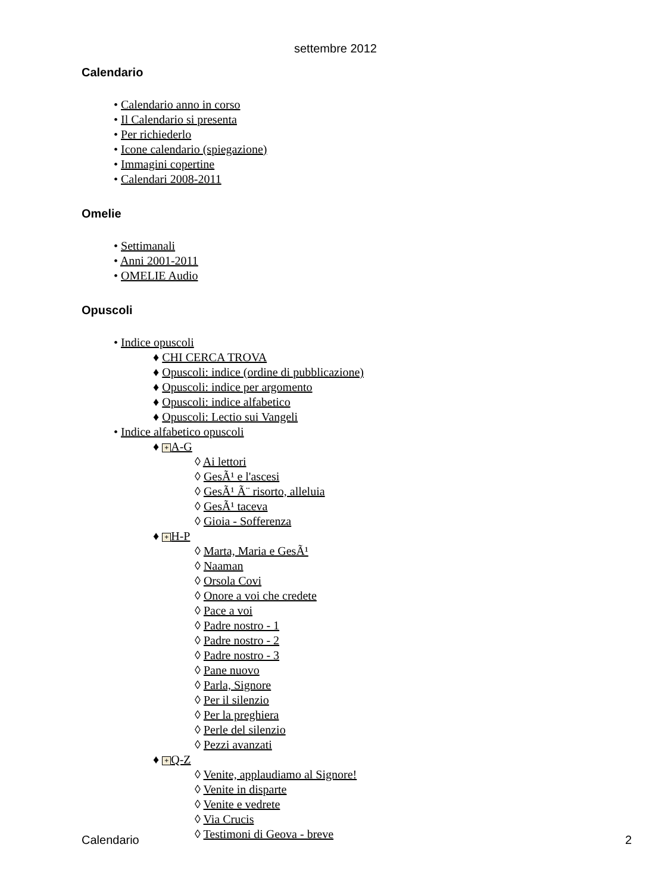settembre 2012
Calendario
• Calendario anno in corso
• Il Calendario si presenta
• Per richiederlo
• Icone calendario (spiegazione)
• Immagini copertine
• Calendari 2008-2011
Omelie
• Settimanali
• Anni 2001-2011
• OMELIE Audio
Opuscoli
• Indice opuscoli
♦ CHI CERCA TROVA
♦ Opuscoli: indice (ordine di pubblicazione)
♦ Opuscoli: indice per argomento
♦ Opuscoli: indice alfabetico
♦ Opuscoli: Lectio sui Vangeli
• Indice alfabetico opuscoli
♦ + A-G
◊ Ai lettori
◊ GesÃ¹ e l'ascesi
◊ GesÃ¹ Ã¨ risorto, alleluia
◊ GesÃ¹ taceva
◊ Gioia - Sofferenza
♦ + H-P
◊ Marta, Maria e GesÃ¹
◊ Naaman
◊ Orsola Covi
◊ Onore a voi che credete
◊ Pace a voi
◊ Padre nostro - 1
◊ Padre nostro - 2
◊ Padre nostro - 3
◊ Pane nuovo
◊ Parla, Signore
◊ Per il silenzio
◊ Per la preghiera
◊ Perle del silenzio
◊ Pezzi avanzati
♦ + Q-Z
◊ Venite, applaudiamo al Signore!
◊ Venite in disparte
◊ Venite e vedrete
◊ Via Crucis
◊ Testimoni di Geova - breve
Calendario 2